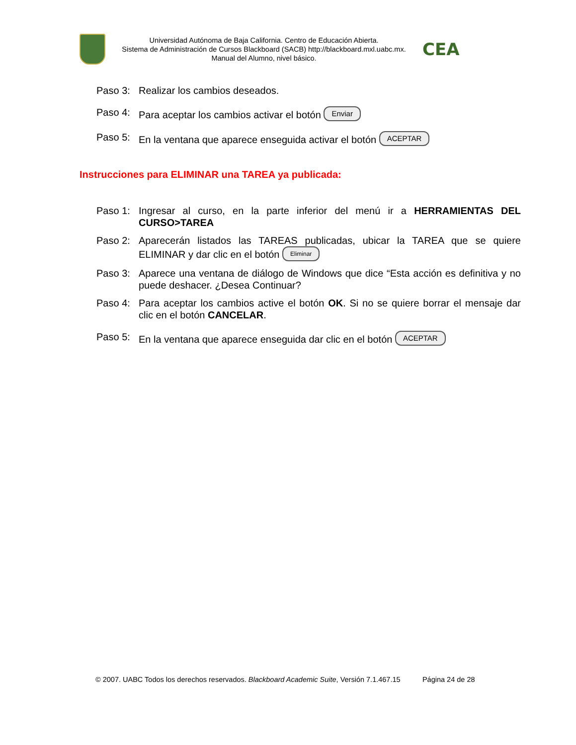Universidad Autónoma de Baja California. Centro de Educación Abierta.
Sistema de Administración de Cursos Blackboard (SACB) http://blackboard.mxl.uabc.mx.
Manual del Alumno, nivel básico.
CEA
Paso 3: Realizar los cambios deseados.
Paso 4: Para aceptar los cambios activar el botón Enviar
Paso 5: En la ventana que aparece enseguida activar el botón ACEPTAR
Instrucciones para ELIMINAR una TAREA ya publicada:
Paso 1: Ingresar al curso, en la parte inferior del menú ir a HERRAMIENTAS DEL CURSO>TAREA
Paso 2: Aparecerán listados las TAREAS publicadas, ubicar la TAREA que se quiere ELIMINAR y dar clic en el botón Eliminar
Paso 3: Aparece una ventana de diálogo de Windows que dice “Esta acción es definitiva y no puede deshacer. ¿Desea Continuar?
Paso 4: Para aceptar los cambios active el botón OK. Si no se quiere borrar el mensaje dar clic en el botón CANCELAR.
Paso 5: En la ventana que aparece enseguida dar clic en el botón ACEPTAR
© 2007. UABC Todos los derechos reservados. Blackboard Academic Suite, Versión 7.1.467.15 Página 24 de 28